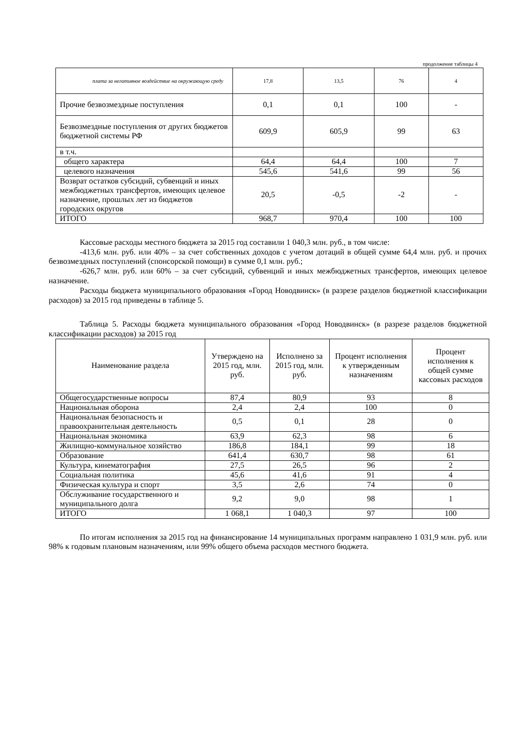продолжение таблицы 4
| плата за негативное воздействие на окружающую среду | 17,8 | 13,5 | 76 | 4 |
| Прочие безвозмездные поступления | 0,1 | 0,1 | 100 | - |
| Безвозмездные поступления от других бюджетов бюджетной системы РФ | 609,9 | 605,9 | 99 | 63 |
| в т.ч. | | | | |
| общего характера | 64,4 | 64,4 | 100 | 7 |
| целевого назначения | 545,6 | 541,6 | 99 | 56 |
| Возврат остатков субсидий, субвенций и иных межбюджетных трансфертов, имеющих целевое назначение, прошлых лет из бюджетов городских округов | 20,5 | -0,5 | -2 | - |
| ИТОГО | 968,7 | 970,4 | 100 | 100 |
Кассовые расходы местного бюджета за 2015 год составили 1 040,3 млн. руб., в том числе:
-413,6 млн. руб. или 40% – за счет собственных доходов с учетом дотаций в общей сумме 64,4 млн. руб. и прочих безвозмездных поступлений (спонсорской помощи) в сумме 0,1 млн. руб.;
-626,7 млн. руб. или 60% – за счет субсидий, субвенций и иных межбюджетных трансфертов, имеющих целевое назначение.
Расходы бюджета муниципального образования «Город Новодвинск» (в разрезе разделов бюджетной классификации расходов) за 2015 год приведены в таблице 5.
Таблица 5. Расходы бюджета муниципального образования «Город Новодвинск» (в разрезе разделов бюджетной классификации расходов) за 2015 год
| Наименование раздела | Утверждено на 2015 год, млн. руб. | Исполнено за 2015 год, млн. руб. | Процент исполнения к утвержденным назначениям | Процент исполнения к общей сумме кассовых расходов |
| --- | --- | --- | --- | --- |
| Общегосударственные вопросы | 87,4 | 80,9 | 93 | 8 |
| Национальная оборона | 2,4 | 2,4 | 100 | 0 |
| Национальная безопасность и правоохранительная деятельность | 0,5 | 0,1 | 28 | 0 |
| Национальная экономика | 63,9 | 62,3 | 98 | 6 |
| Жилищно-коммунальное хозяйство | 186,8 | 184,1 | 99 | 18 |
| Образование | 641,4 | 630,7 | 98 | 61 |
| Культура, кинематография | 27,5 | 26,5 | 96 | 2 |
| Социальная политика | 45,6 | 41,6 | 91 | 4 |
| Физическая культура и спорт | 3,5 | 2,6 | 74 | 0 |
| Обслуживание государственного и муниципального долга | 9,2 | 9,0 | 98 | 1 |
| ИТОГО | 1 068,1 | 1 040,3 | 97 | 100 |
По итогам исполнения за 2015 год на финансирование 14 муниципальных программ направлено 1 031,9 млн. руб. или 98% к годовым плановым назначениям, или 99% общего объема расходов местного бюджета.